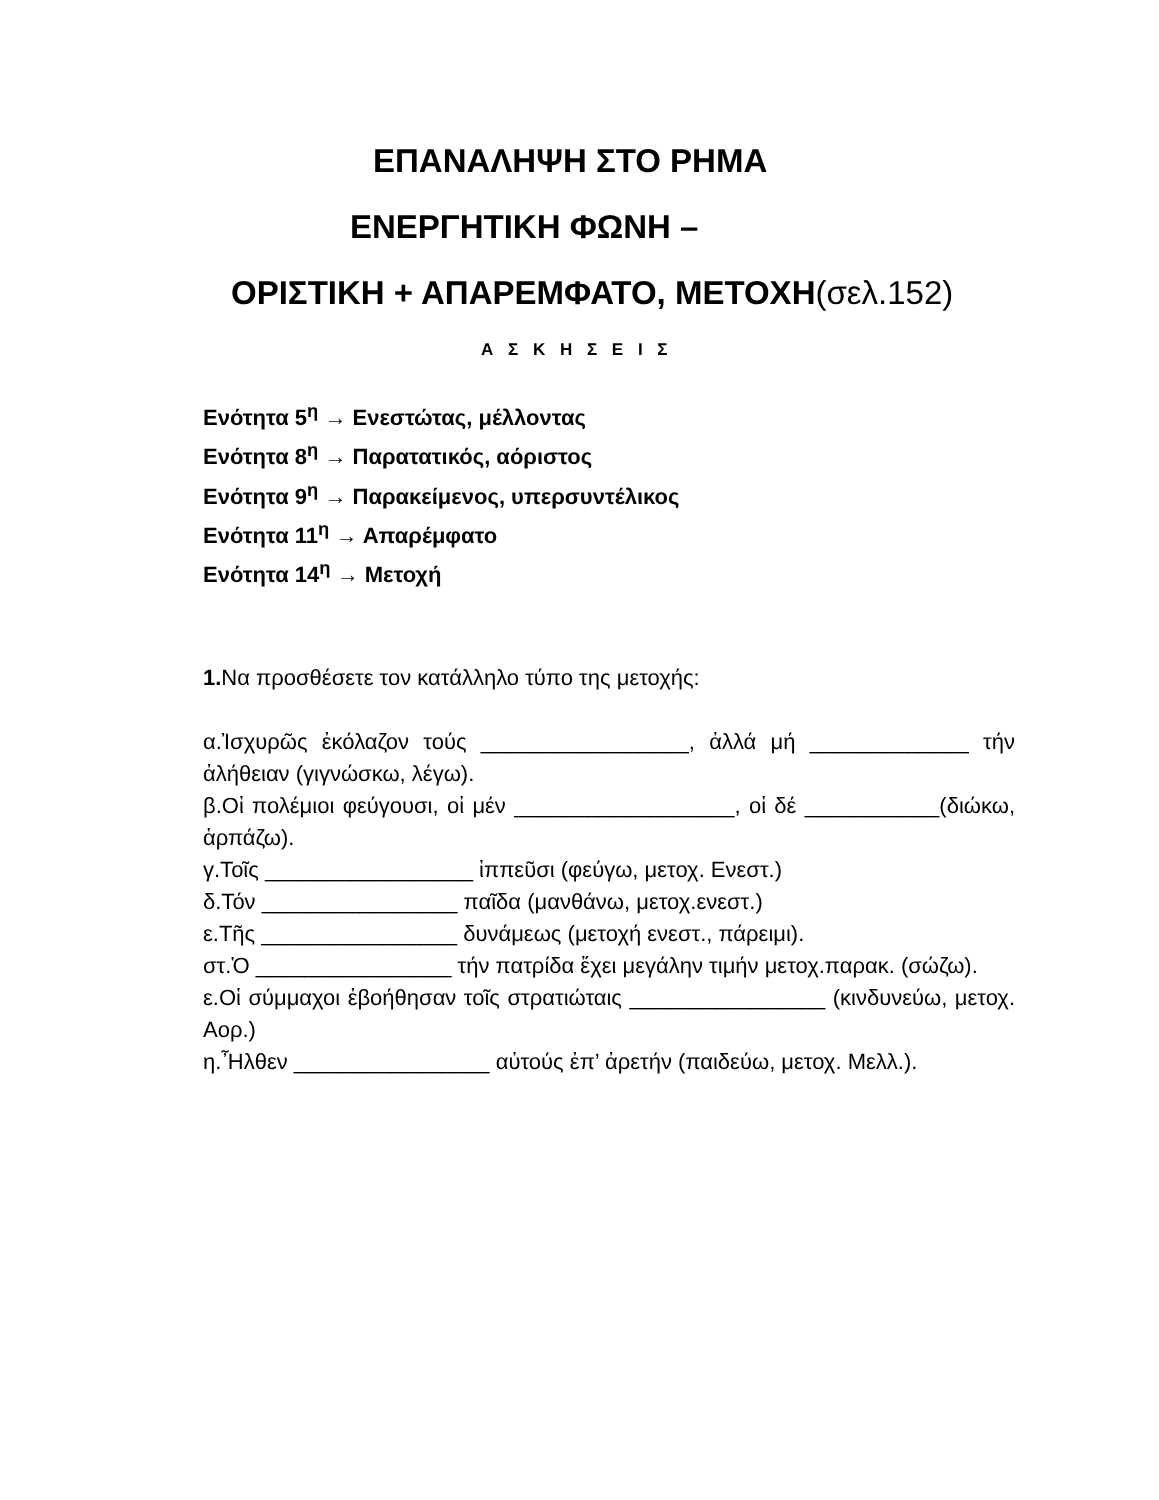ΕΠΑΝΑΛΗΨΗ ΣΤΟ ΡΗΜΑ
ΕΝΕΡΓΗΤΙΚΗ ΦΩΝΗ –
ΟΡΙΣΤΙΚΗ + ΑΠΑΡΕΜΦΑΤΟ, ΜΕΤΟΧΗ(σελ.152)
Α Σ Κ Η Σ Ε Ι Σ
Ενότητα 5<sup>η</sup> → Ενεστώτας, μέλλοντας
Ενότητα 8<sup>η</sup> → Παρατατικός, αόριστος
Ενότητα 9<sup>η</sup> → Παρακείμενος, υπερσυντέλικος
Ενότητα 11<sup>η</sup> → Απαρέμφατο
Ενότητα 14<sup>η</sup> → Μετοχή
1. Να προσθέσετε τον κατάλληλο τύπο της μετοχής:
α.Ἰσχυρῶς ἐκόλαζον τούς _________________, ἀλλά μή _____________ τήν ἀλήθειαν (γιγνώσκω, λέγω).
β.Οἱ πολέμιοι φεύγουσι, οἱ μέν __________________, οἱ δέ ___________(διώκω, ἁρπάζω).
γ.Τοῖς _________________ ἱππεῦσι (φεύγω, μετοχ. Ενεστ.)
δ.Τόν ________________ παῖδα (μανθάνω, μετοχ.ενεστ.)
ε.Τῆς ________________ δυνάμεως (μετοχή ενεστ., πάρειμι).
στ.Ὁ ________________ τήν πατρίδα ἔχει μεγάλην τιμήν μετοχ.παρακ. (σώζω).
ε.Οἱ σύμμαχοι ἐβοήθησαν τοῖς στρατιώταις ________________ (κινδυνεύω, μετοχ. Αορ.)
η.Ἦλθεν ________________ αὐτούς ἐπ’ ἀρετήν (παιδεύω, μετοχ. Μελλ.).